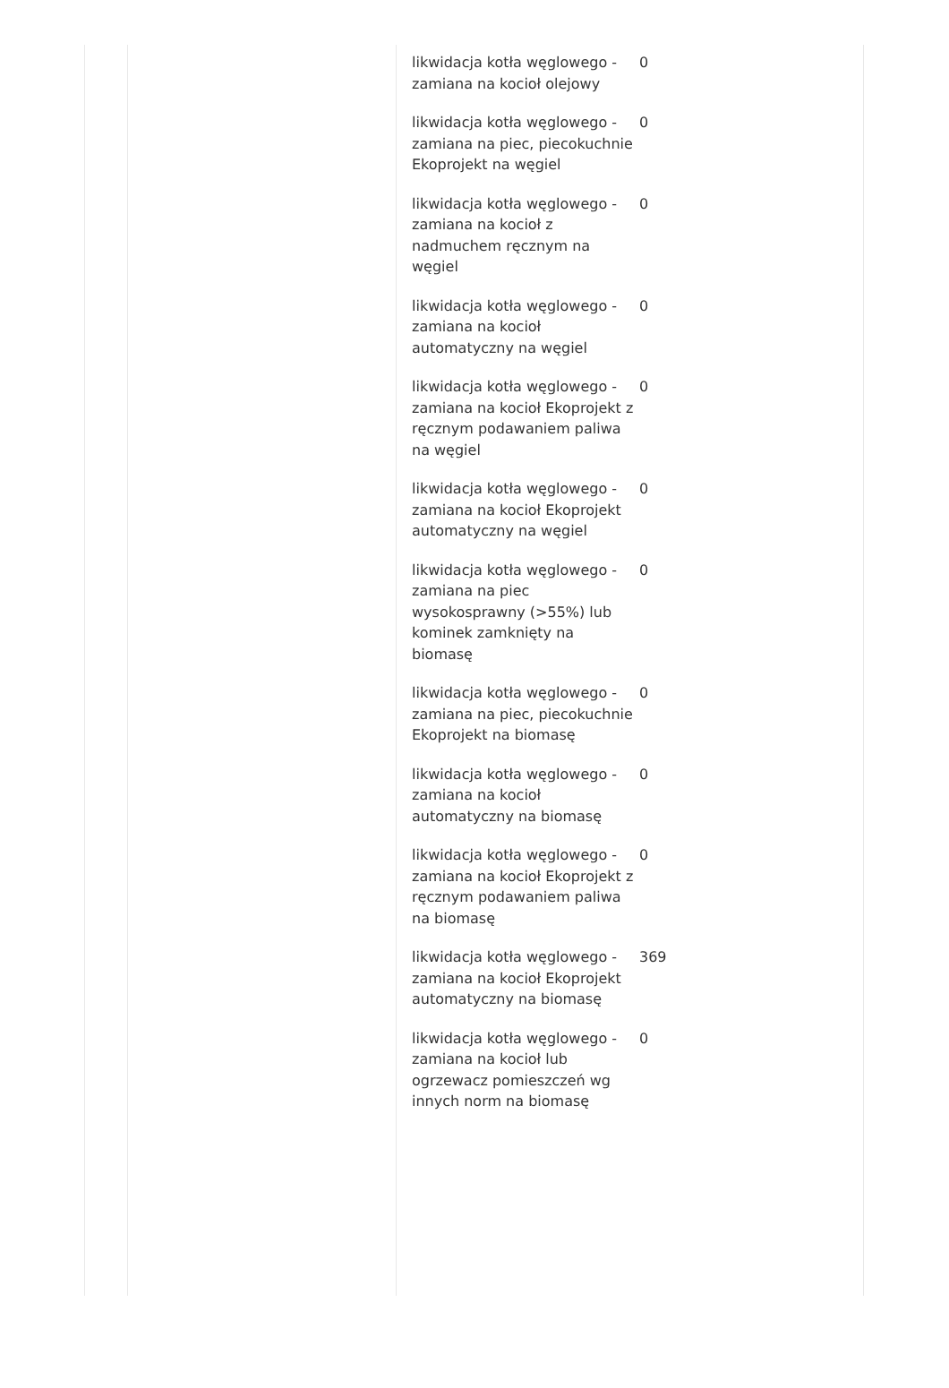| likwidacja kotła węglowego - zamiana na kocioł olejowy | 0 |
| likwidacja kotła węglowego - zamiana na piec, piecokuchnie Ekoprojekt na węgiel | 0 |
| likwidacja kotła węglowego - zamiana na kocioł z nadmuchem ręcznym na węgiel | 0 |
| likwidacja kotła węglowego - zamiana na kocioł automatyczny na węgiel | 0 |
| likwidacja kotła węglowego - zamiana na kocioł Ekoprojekt z ręcznym podawaniem paliwa na węgiel | 0 |
| likwidacja kotła węglowego - zamiana na kocioł Ekoprojekt automatyczny na węgiel | 0 |
| likwidacja kotła węglowego - zamiana na piec wysokosprawny (>55%) lub kominek zamknięty na biomasę | 0 |
| likwidacja kotła węglowego - zamiana na piec, piecokuchnie Ekoprojekt na biomasę | 0 |
| likwidacja kotła węglowego - zamiana na kocioł automatyczny na biomasę | 0 |
| likwidacja kotła węglowego - zamiana na kocioł Ekoprojekt z ręcznym podawaniem paliwa na biomasę | 0 |
| likwidacja kotła węglowego - zamiana na kocioł Ekoprojekt automatyczny na biomasę | 369 |
| likwidacja kotła węglowego - zamiana na kocioł lub ogrzewacz pomieszczeń wg innych norm na biomasę | 0 |